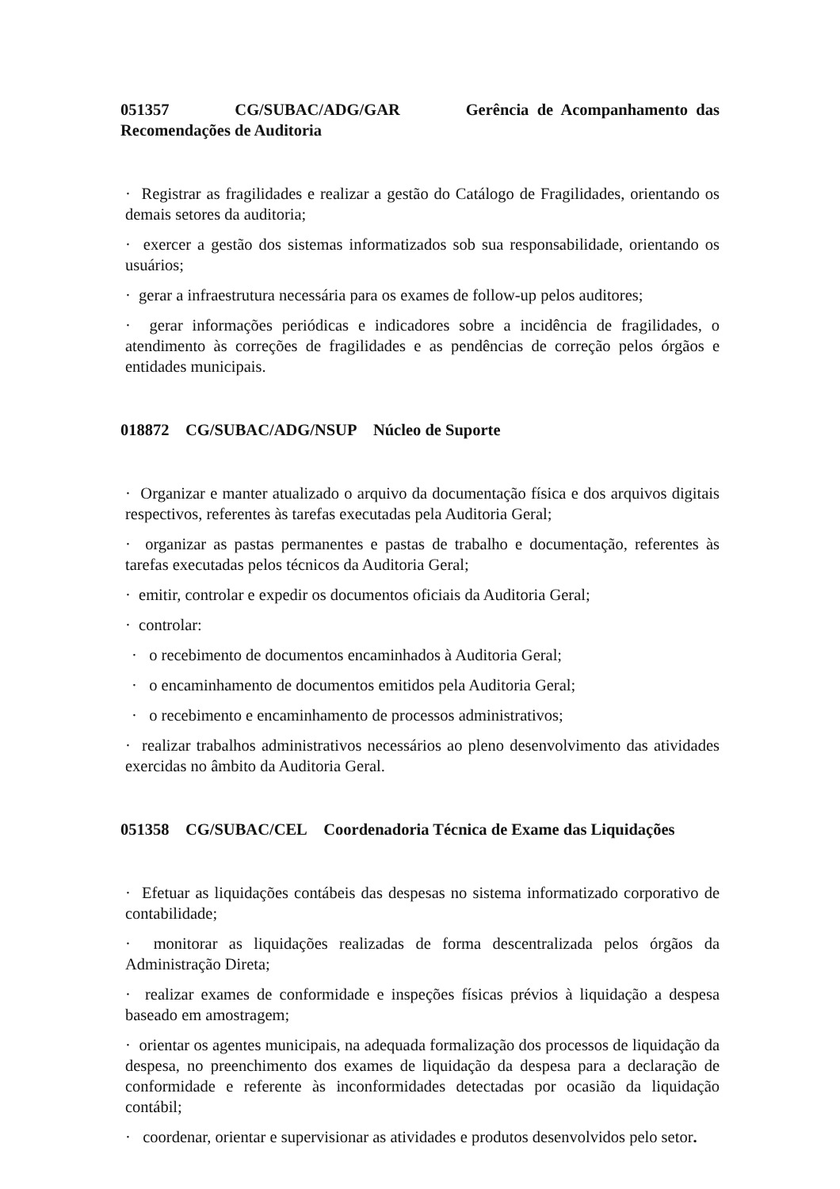051357 CG/SUBAC/ADG/GAR Gerência de Acompanhamento das Recomendações de Auditoria
· Registrar as fragilidades e realizar a gestão do Catálogo de Fragilidades, orientando os demais setores da auditoria;
· exercer a gestão dos sistemas informatizados sob sua responsabilidade, orientando os usuários;
· gerar a infraestrutura necessária para os exames de follow-up pelos auditores;
· gerar informações periódicas e indicadores sobre a incidência de fragilidades, o atendimento às correções de fragilidades e as pendências de correção pelos órgãos e entidades municipais.
018872 CG/SUBAC/ADG/NSUP Núcleo de Suporte
· Organizar e manter atualizado o arquivo da documentação física e dos arquivos digitais respectivos, referentes às tarefas executadas pela Auditoria Geral;
· organizar as pastas permanentes e pastas de trabalho e documentação, referentes às tarefas executadas pelos técnicos da Auditoria Geral;
· emitir, controlar e expedir os documentos oficiais da Auditoria Geral;
· controlar:
· o recebimento de documentos encaminhados à Auditoria Geral;
· o encaminhamento de documentos emitidos pela Auditoria Geral;
· o recebimento e encaminhamento de processos administrativos;
· realizar trabalhos administrativos necessários ao pleno desenvolvimento das atividades exercidas no âmbito da Auditoria Geral.
051358 CG/SUBAC/CEL Coordenadoria Técnica de Exame das Liquidações
· Efetuar as liquidações contábeis das despesas no sistema informatizado corporativo de contabilidade;
· monitorar as liquidações realizadas de forma descentralizada pelos órgãos da Administração Direta;
· realizar exames de conformidade e inspeções físicas prévios à liquidação a despesa baseado em amostragem;
· orientar os agentes municipais, na adequada formalização dos processos de liquidação da despesa, no preenchimento dos exames de liquidação da despesa para a declaração de conformidade e referente às inconformidades detectadas por ocasião da liquidação contábil;
· coordenar, orientar e supervisionar as atividades e produtos desenvolvidos pelo setor.